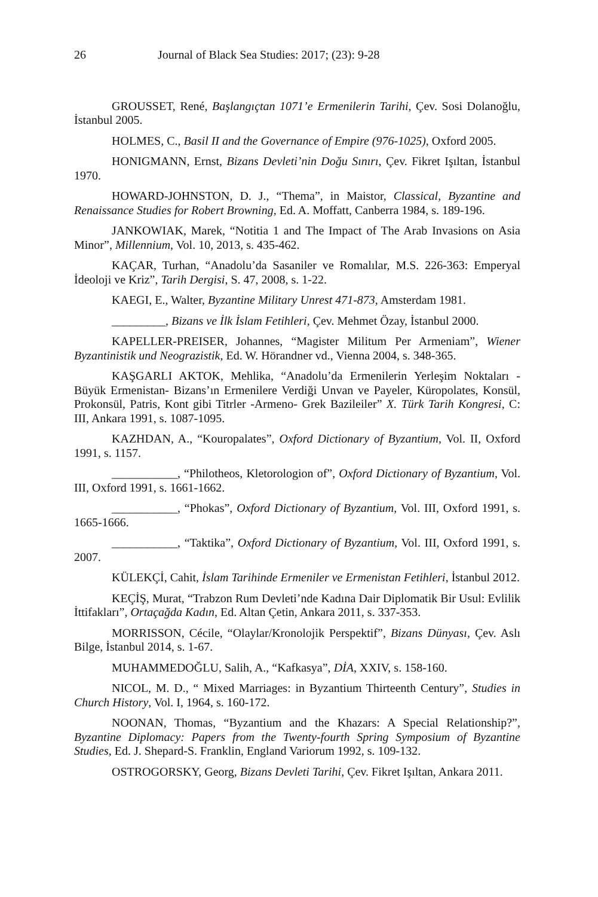26 Journal of Black Sea Studies: 2017; (23): 9-28
GROUSSET, René, Başlangıçtan 1071’e Ermenilerin Tarihi, Çev. Sosi Dolanoğlu, İstanbul 2005.
HOLMES, C., Basil II and the Governance of Empire (976-1025), Oxford 2005.
HONIGMANN, Ernst, Bizans Devleti’nin Doğu Sınırı, Çev. Fikret Işıltan, İstanbul 1970.
HOWARD-JOHNSTON, D. J., “Thema”, in Maistor, Classical, Byzantine and Renaissance Studies for Robert Browning, Ed. A. Moffatt, Canberra 1984, s. 189-196.
JANKOWIAK, Marek, “Notitia 1 and The Impact of The Arab Invasions on Asia Minor”, Millennium, Vol. 10, 2013, s. 435-462.
KAÇAR, Turhan, “Anadolu’da Sasaniler ve Romalılar, M.S. 226-363: Emperyal İdeoloji ve Kriz”, Tarih Dergisi, S. 47, 2008, s. 1-22.
KAEGI, E., Walter, Byzantine Military Unrest 471-873, Amsterdam 1981.
_________, Bizans ve İlk İslam Fetihleri, Çev. Mehmet Özay, İstanbul 2000.
KAPELLER-PREISER, Johannes, “Magister Militum Per Armeniam”, Wiener Byzantinistik und Neograzistik, Ed. W. Hörandner vd., Vienna 2004, s. 348-365.
KAŞGARLI AKTOK, Mehlika, “Anadolu’da Ermenilerin Yerleşim Noktaları - Büyük Ermenistan- Bizans’ın Ermenilere Verdiği Unvan ve Payeler, Küropolates, Konsül, Prokonsül, Patris, Kont gibi Titrler -Armeno- Grek Bazileiler” X. Türk Tarih Kongresi, C: III, Ankara 1991, s. 1087-1095.
KAZHDAN, A., “Kouropalates”, Oxford Dictionary of Byzantium, Vol. II, Oxford 1991, s. 1157.
___________, “Philotheos, Kletorologion of”, Oxford Dictionary of Byzantium, Vol. III, Oxford 1991, s. 1661-1662.
___________, “Phokas”, Oxford Dictionary of Byzantium, Vol. III, Oxford 1991, s. 1665-1666.
___________, “Taktika”, Oxford Dictionary of Byzantium, Vol. III, Oxford 1991, s. 2007.
KÜLEKÇİ, Cahit, İslam Tarihinde Ermeniler ve Ermenistan Fetihleri, İstanbul 2012.
KEÇİŞ, Murat, “Trabzon Rum Devleti’nde Kadına Dair Diplomatik Bir Usul: Evlilik İttifakları”, Ortaçağda Kadın, Ed. Altan Çetin, Ankara 2011, s. 337-353.
MORRISSON, Cécile, “Olaylar/Kronolojik Perspektif”, Bizans Dünyası, Çev. Aslı Bilge, İstanbul 2014, s. 1-67.
MUHAMMEDOĞLU, Salih, A., “Kafkasya”, DİA, XXIV, s. 158-160.
NICOL, M. D., “ Mixed Marriages: in Byzantium Thirteenth Century”, Studies in Church History, Vol. I, 1964, s. 160-172.
NOONAN, Thomas, “Byzantium and the Khazars: A Special Relationship?”, Byzantine Diplomacy: Papers from the Twenty-fourth Spring Symposium of Byzantine Studies, Ed. J. Shepard-S. Franklin, England Variorum 1992, s. 109-132.
OSTROGORSKY, Georg, Bizans Devleti Tarihi, Çev. Fikret Işıltan, Ankara 2011.